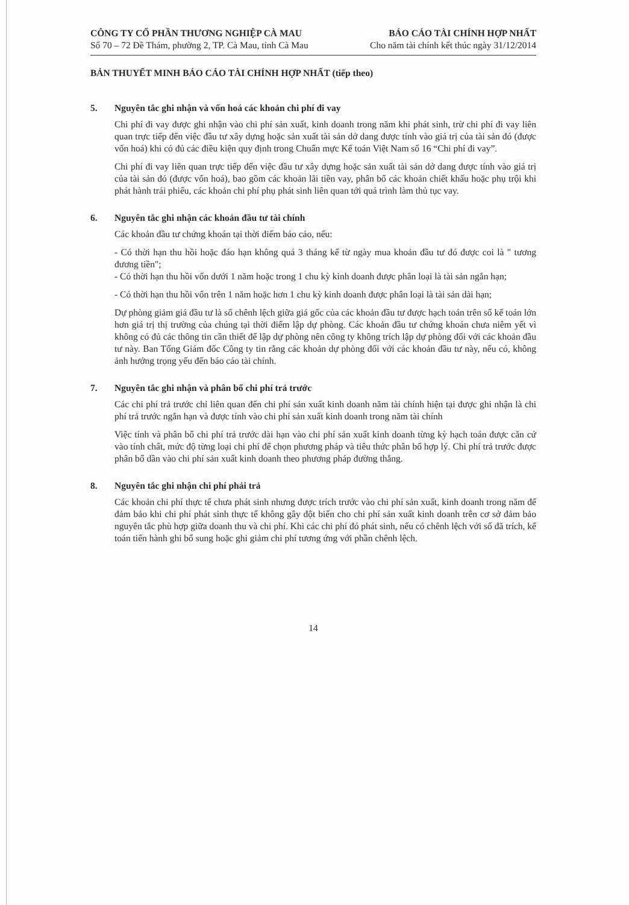CÔNG TY CỔ PHẦN THƯƠNG NGHIỆP CÀ MAU BÁO CÁO TÀI CHÍNH HỢP NHẤT
Số 70 – 72 Đề Thám, phường 2, TP. Cà Mau, tỉnh Cà Mau Cho năm tài chính kết thúc ngày 31/12/2014
BẢN THUYẾT MINH BÁO CÁO TÀI CHÍNH HỢP NHẤT (tiếp theo)
5. Nguyên tắc ghi nhận và vốn hoá các khoản chi phí đi vay
Chi phí đi vay được ghi nhận vào chi phí sản xuất, kinh doanh trong năm khi phát sinh, trừ chi phí đi vay liên quan trực tiếp đến việc đầu tư xây dựng hoặc sản xuất tài sản dở dang được tính vào giá trị của tài sản đó (được vốn hoá) khi có đủ các điều kiện quy định trong Chuẩn mực Kế toán Việt Nam số 16 “Chi phí đi vay”.
Chi phí đi vay liên quan trực tiếp đến việc đầu tư xây dựng hoặc sản xuất tài sản dở dang được tính vào giá trị của tài sản đó (được vốn hoá), bao gồm các khoản lãi tiền vay, phân bổ các khoản chiết khấu hoặc phụ trội khi phát hành trái phiếu, các khoản chi phí phụ phát sinh liên quan tới quá trình làm thủ tục vay.
6. Nguyên tắc ghi nhận các khoản đầu tư tài chính
Các khoản đầu tư chứng khoán tại thời điểm báo cáo, nếu:
- Có thời hạn thu hồi hoặc đáo hạn không quá 3 tháng kể từ ngày mua khoản đầu tư đó được coi là " tương đương tiền";
- Có thời hạn thu hồi vốn dưới 1 năm hoặc trong 1 chu kỳ kinh doanh được phân loại là tài sản ngắn hạn;
- Có thời hạn thu hồi vốn trên 1 năm hoặc hơn 1 chu kỳ kinh doanh được phân loại là tài sản dài hạn;
Dự phòng giảm giá đầu tư là số chênh lệch giữa giá gốc của các khoản đầu tư được hạch toán trên sổ kế toán lớn hơn giá trị thị trường của chúng tại thời điểm lập dự phòng. Các khoản đầu tư chứng khoán chưa niêm yết vì không có đủ các thông tin cần thiết để lập dự phòng nên công ty không trích lập dự phòng đối với các khoản đầu tư này. Ban Tổng Giám đốc Công ty tin rằng các khoản dự phòng đối với các khoản đầu tư này, nếu có, không ảnh hưởng trọng yếu đến báo cáo tài chính.
7. Nguyên tắc ghi nhận và phân bổ chi phí trả trước
Các chi phí trả trước chỉ liên quan đến chi phí sản xuất kinh doanh năm tài chính hiện tại được ghi nhận là chi phí trả trước ngắn hạn và được tính vào chi phí sản xuất kinh doanh trong năm tài chính
Việc tính và phân bổ chi phí trả trước dài hạn vào chi phí sản xuất kinh doanh từng kỳ hạch toán được căn cứ vào tính chất, mức độ từng loại chi phí để chọn phương pháp và tiêu thức phân bổ hợp lý. Chi phí trả trước được phân bổ dần vào chi phí sản xuất kinh doanh theo phương pháp đường thẳng.
8. Nguyên tắc ghi nhận chi phí phải trả
Các khoản chi phí thực tế chưa phát sinh nhưng được trích trước vào chi phí sản xuất, kinh doanh trong năm để đảm bảo khi chi phí phát sinh thực tế không gây đột biến cho chi phí sản xuất kinh doanh trên cơ sở đảm bảo nguyên tắc phù hợp giữa doanh thu và chi phí. Khi các chi phí đó phát sinh, nếu có chênh lệch với số đã trích, kế toán tiến hành ghi bổ sung hoặc ghi giảm chi phí tương ứng với phần chênh lệch.
14